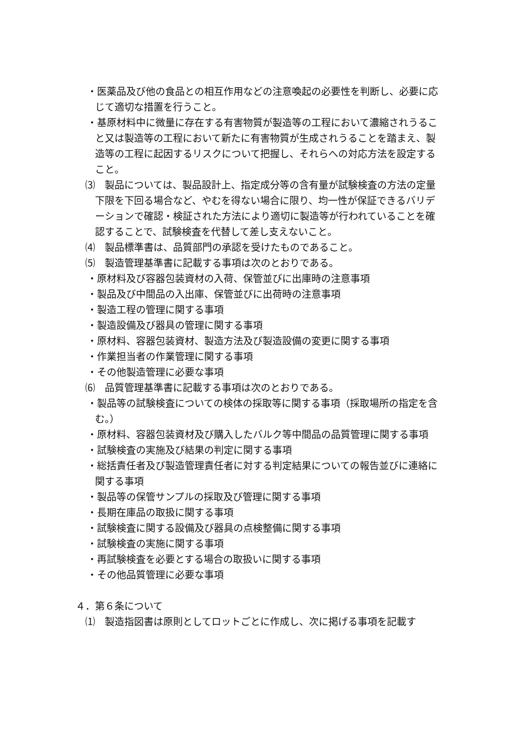・医薬品及び他の食品との相互作用などの注意喚起の必要性を判断し、必要に応じて適切な措置を行うこと。
・基原材料中に微量に存在する有害物質が製造等の工程において濃縮されうること又は製造等の工程において新たに有害物質が生成されうることを踏まえ、製造等の工程に起因するリスクについて把握し、それらへの対応方法を設定すること。
⑶　製品については、製品設計上、指定成分等の含有量が試験検査の方法の定量下限を下回る場合など、やむを得ない場合に限り、均一性が保証できるバリデーションで確認・検証された方法により適切に製造等が行われていることを確認することで、試験検査を代替して差し支えないこと。
⑷　製品標準書は、品質部門の承認を受けたものであること。
⑸　製造管理基準書に記載する事項は次のとおりである。
・原材料及び容器包装資材の入荷、保管並びに出庫時の注意事項
・製品及び中間品の入出庫、保管並びに出荷時の注意事項
・製造工程の管理に関する事項
・製造設備及び器具の管理に関する事項
・原材料、容器包装資材、製造方法及び製造設備の変更に関する事項
・作業担当者の作業管理に関する事項
・その他製造管理に必要な事項
⑹　品質管理基準書に記載する事項は次のとおりである。
・製品等の試験検査についての検体の採取等に関する事項（採取場所の指定を含む。）
・原材料、容器包装資材及び購入したバルク等中間品の品質管理に関する事項
・試験検査の実施及び結果の判定に関する事項
・総括責任者及び製造管理責任者に対する判定結果についての報告並びに連絡に関する事項
・製品等の保管サンプルの採取及び管理に関する事項
・長期在庫品の取扱に関する事項
・試験検査に関する設備及び器具の点検整備に関する事項
・試験検査の実施に関する事項
・再試験検査を必要とする場合の取扱いに関する事項
・その他品質管理に必要な事項
４．第６条について
⑴　製造指図書は原則としてロットごとに作成し、次に掲げる事項を記載す